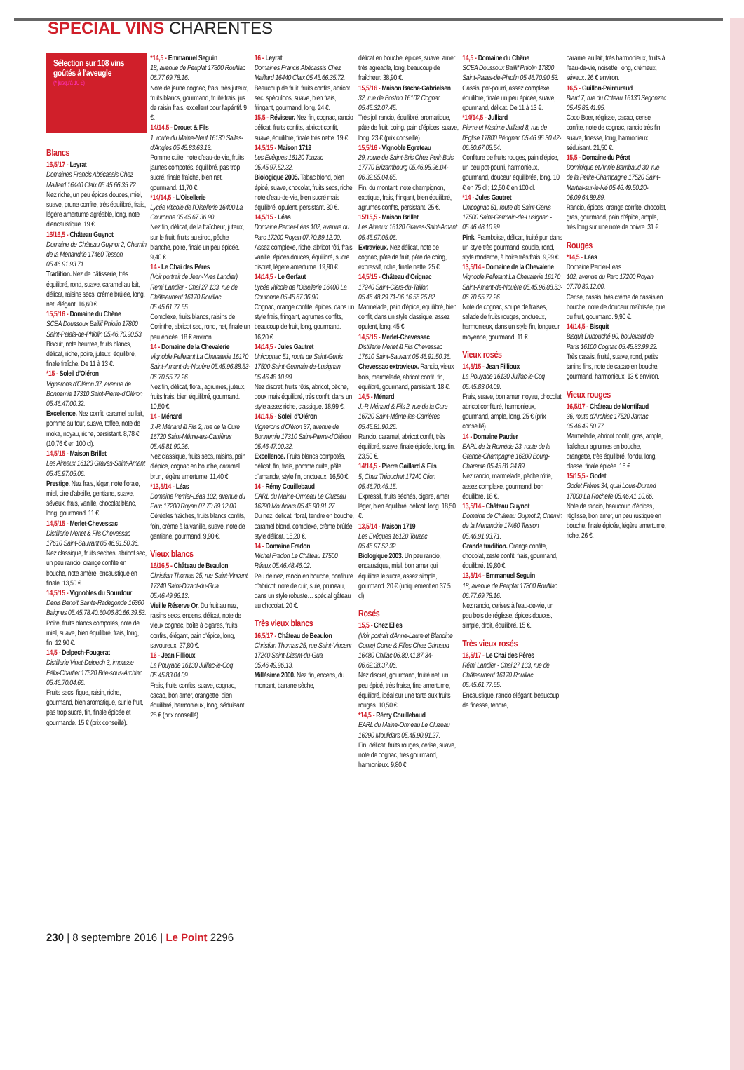SPÉCIAL VINS CHARENTES
Sélection sur 108 vins goûtés à l'aveugle
(* jusqu'à 10 €)
Blancs
16,5/17 - Leyrat
Domaines Francis Abécassis Chez Maillard 16440 Claix 05.45.66.35.72.
Nez riche, un peu épices douces, miel, suave, prune confite, très équilibré, frais, légère amertume agréable, long, note d'encaustique. 19 €.
16/16,5 - Château Guynot
Domaine de Château Guynot 2, Chemin de la Menandrie 17460 Tesson 05.46.91.93.71.
Tradition. Nez de pâtisserie, très équilibré, rond, suave, caramel au lait, délicat, raisins secs, crème brûlée, long, net, élégant. 16,60 €.
15,5/16 - Domaine du Chêne
SCEA Doussoux Baillif Phiolin 17800 Saint-Palais-de-Phiolin 05.46.70.90.53.
Biscuit, note beurrée, fruits blancs, délicat, riche, poire, juteux, équilibré, finale fraîche. De 11 à 13 €.
*15 - Soleil d'Oléron
Vignerons d'Oléron 37, avenue de Bonnemie 17310 Saint-Pierre-d'Oléron 05.46.47.00.32.
Excellence. Nez confit, caramel au lait, pomme au four, suave, toffee, note de moka, noyau, riche, persistant. 8,78 € (10,76 € en 100 cl).
14,5/15 - Maison Brillet
Les Aireaux 16120 Graves-Saint-Amant 05.45.97.05.06.
Prestige. Nez frais, léger, note florale, miel, cire d'abeille, gentiane, suave, séveux, frais, vanille, chocolat blanc, long, gourmand. 11 €.
14,5/15 - Merlet-Chevessac
Distillerie Merlet & Fils Chevessac 17610 Saint-Sauvant 05.46.91.50.36.
Nez classique, fruits séchés, abricot sec, un peu rancio, orange confite en bouche, note amère, encaustique en finale. 13,50 €.
14,5/15 - Vignobles du Sourdour
Denis Benoît Sainte-Radegonde 16360 Baignes 05.45.78.40.60-06.80.66.39.53.
Poire, fruits blancs compotés, note de miel, suave, bien équilibré, frais, long, fin. 12,90 €.
14,5 - Delpech-Fougerat
Distillerie Vinet-Delpech 3, impasse Félix-Chartier 17520 Brie-sous-Archiac 05.46.70.04.66.
Fruits secs, figue, raisin, riche, gourmand, bien aromatique, sur le fruit, pas trop sucré, fin, finale épicée et gourmande. 15 € (prix conseillé).
*14,5 - Emmanuel Seguin
18, avenue de Peuplat 17800 Rouffiac 06.77.69.78.16.
Note de jeune cognac, frais, très juteux, fruits blancs, gourmand, fruité frais, jus de raisin frais, excellent pour l'apéritif. 9 €.
14/14,5 - Drouet & Fils
1, route du Maine-Neuf 16130 Salles-d'Angles 05.45.83.63.13.
Pomme cuite, note d'eau-de-vie, fruits jaunes compotés, équilibré, pas trop sucré, finale fraîche, bien net, gourmand. 11,70 €.
*14/14,5 - L'Oisellerie
Lycée viticole de l'Oisellerie 16400 La Couronne 05.45.67.36.90.
Nez fin, délicat, de la fraîcheur, juteux, sur le fruit, fruits au sirop, pêche blanche, poire, finale un peu épicée. 9,40 €.
14 - Le Chai des Pères
(Voir portrait de Jean-Yves Landier) Remi Landier - Chai 27 133, rue de Châteauneuf 16170 Rouillac 05.45.61.77.65.
Complexe, fruits blancs, raisins de Corinthe, abricot sec, rond, net, finale un peu épicée. 18 € environ.
14 - Domaine de la Chevalerie
Vignoble Pelletant La Chevalerie 16170 Saint-Amant-de-Nouère 05.45.96.88.53-06.70.55.77.26.
Nez fin, délicat, floral, agrumes, juteux, fruits frais, bien équilibré, gourmand. 10,50 €.
14 - Ménard
J.-P. Ménard & Fils 2, rue de la Cure 16720 Saint-Même-les-Carrières 05.45.81.90.26.
Nez classique, fruits secs, raisins, pain d'épice, cognac en bouche, caramel brun, légère amertume. 11,40 €.
*13,5/14 - Léas
Domaine Perrier-Léas 102, avenue du Parc 17200 Royan 07.70.89.12.00.
Céréales fraîches, fruits blancs confits, foin, crème à la vanille, suave, note de gentiane, gourmand. 9,90 €.
Vieux blancs
16/16,5 - Château de Beaulon
Christian Thomas 25, rue Saint-Vincent 17240 Saint-Dizant-du-Gua 05.46.49.96.13.
Vieille Réserve Or. Du fruit au nez, raisins secs, encens, délicat, note de vieux cognac, boîte à cigares, fruits confits, élégant, pain d'épice, long, savoureux. 27,80 €.
16 - Jean Fillioux
La Pouyade 16130 Juillac-le-Coq 05.45.83.04.09.
Frais, fruits confits, suave, cognac, cacao, bon amer, orangette, bien équilibré, harmonieux, long, séduisant. 25 € (prix conseillé).
16 - Leyrat
Domaines Francis Abécassis Chez Maillard 16440 Claix 05.45.66.35.72.
Beaucoup de fruit, fruits confits, abricot sec, spéculoos, suave, bien frais, fringant, gourmand, long. 24 €.
15,5 - Réviseur. Nez fin, cognac, rancio délicat, fruits confits, abricot confit, suave, équilibré, finale très nette. 19 €.
14,5/15 - Maison 1719
Les Evêques 16120 Touzac 05.45.97.52.32.
Biologique 2005. Tabac blond, bien épicé, suave, chocolat, fruits secs, riche, note d'eau-de-vie, bien sucré mais équilibré, opulent, persistant. 30 €.
14,5/15 - Léas
Domaine Perrier-Léas 102, avenue du Parc 17200 Royan 07.70.89.12.00.
Assez complexe, riche, abricot rôti, frais, vanille, épices douces, équilibré, sucre discret, légère amertume. 19,90 €.
14/14,5 - Le Gerfaut
Lycée viticole de l'Oisellerie 16400 La Couronne 05.45.67.36.90.
Cognac, orange confite, épices, dans un style frais, fringant, agrumes confits, beaucoup de fruit, long, gourmand. 16,20 €.
14/14,5 - Jules Gautret
Unicognac 51, route de Saint-Genis 17500 Saint-Germain-de-Lusignan 05.46.48.10.99.
Nez discret, fruits rôtis, abricot, pêche, doux mais équilibré, très confit, dans un style assez riche, classique. 18,99 €.
14/14,5 - Soleil d'Oléron
Vignerons d'Oléron 37, avenue de Bonnemie 17310 Saint-Pierre-d'Oléron 05.46.47.00.32.
Excellence. Fruits blancs compotés, délicat, fin, frais, pomme cuite, pâte d'amande, style fin, onctueux. 16,50 €.
14 - Rémy Couillebaud
EARL du Maine-Ormeau Le Cluzeau 16290 Moulidars 05.45.90.91.27.
Du nez, délicat, floral, tendre en bouche, caramel blond, complexe, crème brûlée, style délicat. 15,20 €.
14 - Domaine Fradon
Michel Fradon Le Château 17500 Réaux 05.46.48.46.02.
Peu de nez, rancio en bouche, confiture d'abricot, note de cuir, suie, pruneau, dans un style robuste… spécial gâteau au chocolat. 20 €.
Très vieux blancs
16,5/17 - Château de Beaulon
Christian Thomas 25, rue Saint-Vincent 17240 Saint-Dizant-du-Gua 05.46.49.96.13.
Millésime 2000. Nez fin, encens, du montant, banane sèche,
délicat en bouche, épices, suave, amer très agréable, long, beaucoup de fraîcheur. 38,90 €.
15,5/16 - Maison Bache-Gabrielsen
32, rue de Boston 16102 Cognac 05.45.32.07.45.
Très joli rancio, équilibré, aromatique, pâte de fruit, coing, pain d'épices, suave, long. 23 € (prix conseillé).
15,5/16 - Vignoble Egreteau
29, route de Saint-Bris Chez Petit-Bois 17770 Brizambourg 05.46.95.96.04-06.32.95.04.65.
Fin, du montant, note champignon, exotique, frais, fringant, bien équilibré, agrumes confits, persistant. 25 €.
15/15,5 - Maison Brillet
Les Aireaux 16120 Graves-Saint-Amant 05.45.97.05.06.
Extravieux. Nez délicat, note de cognac, pâte de fruit, pâte de coing, expressif, riche, finale nette. 25 €.
14,5/15 - Château d'Orignac
17240 Saint-Ciers-du-Taillon 05.46.48.29.71-06.16.55.25.82.
Marmelade, pain d'épice, équilibré, bien confit, dans un style classique, assez opulent, long. 45 €.
14,5/15 - Merlet-Chevessac
Distillerie Merlet & Fils Chevessac 17610 Saint-Sauvant 05.46.91.50.36.
Chevessac extravieux. Rancio, vieux bois, marmelade, abricot confit, fin, équilibré, gourmand, persistant. 18 €.
14,5 - Ménard
J.-P. Ménard & Fils 2, rue de la Cure 16720 Saint-Même-les-Carrières 05.45.81.90.26.
Rancio, caramel, abricot confit, très équilibré, suave, finale épicée, long, fin. 23,50 €.
14/14,5 - Pierre Gaillard & Fils
5, Chez Trébuchet 17240 Clion 05.46.70.45.15.
Expressif, fruits séchés, cigare, amer léger, bien équilibré, délicat, long. 18,50 €.
13,5/14 - Maison 1719
Les Evêques 16120 Touzac 05.45.97.52.32.
Biologique 2003. Un peu rancio, encaustique, miel, bon amer qui équilibre le sucre, assez simple, gourmand. 20 € (uniquement en 37,5 cl).
Rosés
15,5 - Chez Elles
(Voir portrait d'Anne-Laure et Blandine Conte) Conte & Filles Chez Grimaud 16480 Chillac 06.80.41.87.34-06.62.38.37.06.
Nez discret, gourmand, fruité net, un peu épicé, très fraise, fine amertume, équilibré, idéal sur une tarte aux fruits rouges. 10,50 €.
*14,5 - Rémy Couillebaud
EARL du Maine-Ormeau Le Cluzeau 16290 Moulidars 05.45.90.91.27.
Fin, délicat, fruits rouges, cerise, suave, note de cognac, très gourmand, harmonieux. 9,80 €.
14,5 - Domaine du Chêne
SCEA Doussoux Baillif Phiolin 17800 Saint-Palais-de-Phiolin 05.46.70.90.53.
Cassis, pot-pourri, assez complexe, équilibré, finale un peu épicée, suave, gourmand, délicat. De 11 à 13 €.
*14/14,5 - Julliard
Pierre et Maxime Julliard 8, rue de l'Eglise 17800 Pérignac 05.46.96.30.42-06.80.67.05.54.
Confiture de fruits rouges, pain d'épice, un peu pot-pourri, harmonieux, gourmand, douceur équilibrée, long. 10 € en 75 cl ; 12,50 € en 100 cl.
*14 - Jules Gautret
Unicognac 51, route de Saint-Genis 17500 Saint-Germain-de-Lusignan - 05.46.48.10.99.
Pink. Framboise, délicat, fruité pur, dans un style très gourmand, souple, rond, style moderne, à boire très frais. 9,99 €.
13,5/14 - Domaine de la Chevalerie
Vignoble Pelletant La Chevalerie 16170 Saint-Amant-de-Nouère 05.45.96.88.53-06.70.55.77.26.
Note de cognac, soupe de fraises, salade de fruits rouges, onctueux, harmonieux, dans un style fin, longueur moyenne, gourmand. 11 €.
Vieux rosés
14,5/15 - Jean Fillioux
La Pouyade 16130 Juillac-le-Coq 05.45.83.04.09.
Frais, suave, bon amer, noyau, chocolat, abricot confituré, harmonieux, gourmand, ample, long. 25 € (prix conseillé).
14 - Domaine Pautier
EARL de la Romède 23, route de la Grande-Champagne 16200 Bourg-Charente 05.45.81.24.89.
Nez rancio, marmelade, pêche rôtie, assez complexe, gourmand, bon équilibre. 18 €.
13,5/14 - Château Guynot
Domaine de Château Guynot 2, Chemin de la Menandrie 17460 Tesson 05.46.91.93.71.
Grande tradition. Orange confite, chocolat, zeste confit, frais, gourmand, équilibré. 19,80 €.
13,5/14 - Emmanuel Seguin
18, avenue de Peuplat 17800 Rouffiac 06.77.69.78.16.
Nez rancio, cerises à l'eau-de-vie, un peu bois de réglisse, épices douces, simple, droit, équilibré. 15 €.
Très vieux rosés
16,5/17 - Le Chai des Pères
Rémi Landier - Chai 27 133, rue de Châteauneuf 16170 Rouillac 05.45.61.77.65.
Encaustique, rancio élégant, beaucoup de finesse, tendre,
caramel au lait, très harmonieux, fruits à l'eau-de-vie, noisette, long, crémeux, séveux. 26 € environ.
16,5 - Guillon-Painturaud
Biard 7, rue du Coteau 16130 Segonzac 05.45.83.41.95.
Coco Boer, réglisse, cacao, cerise confite, note de cognac, rancio très fin, suave, finesse, long, harmonieux, séduisant. 21,50 €.
15,5 - Domaine du Pérat
Dominique et Annie Barribaud 30, rue de la Petite-Champagne 17520 Saint-Martial-sur-le-Né 05.46.49.50.20-06.09.64.89.89.
Rancio, épices, orange confite, chocolat, gras, gourmand, pain d'épice, ample, très long sur une note de poivre. 31 €.
Rouges
*14,5 - Léas
Domaine Perrier-Léas
102, avenue du Parc 17200 Royan 07.70.89.12.00.
Cerise, cassis, très crème de cassis en bouche, note de douceur maîtrisée, que du fruit, gourmand. 9,90 €.
14/14,5 - Bisquit
Bisquit Dubouché 90, boulevard de Paris 16100 Cognac 05.45.83.99.22.
Très cassis, fruité, suave, rond, petits tanins fins, note de cacao en bouche, gourmand, harmonieux. 13 € environ.
Vieux rouges
16,5/17 - Château de Montifaud
36, route d'Archiac 17520 Jarnac 05.46.49.50.77.
Marmelade, abricot confit, gras, ample, fraîcheur agrumes en bouche, orangette, très équilibré, fondu, long, classe, finale épicée. 16 €.
15/15,5 - Godet
Godet Frères 34, quai Louis-Durand 17000 La Rochelle 05.46.41.10.66.
Note de rancio, beaucoup d'épices, réglisse, bon amer, un peu rustique en bouche, finale épicée, légère amertume, riche. 26 €.
230 | 8 septembre 2016 | Le Point 2296